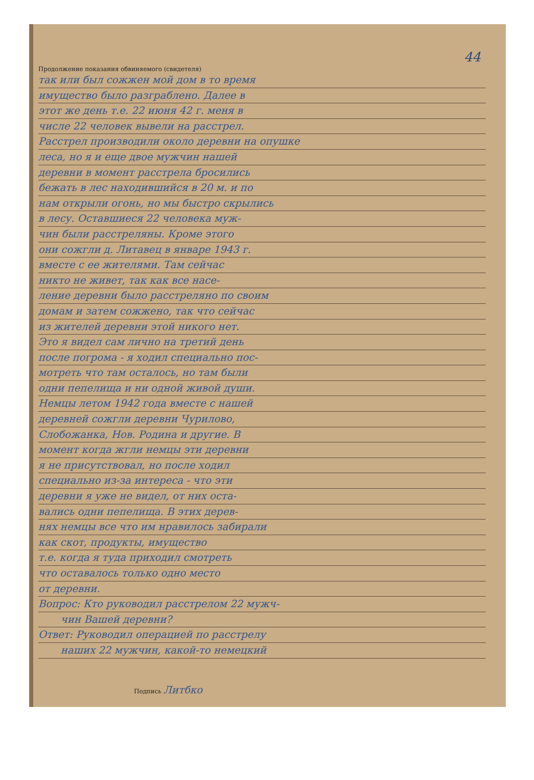44
Продолжение показания обвиняемого (свидетеля)
так или был сожжен мой дом в то время
имущество было разграблено. Далее в
этот же день т.е. 22 июня 42 г. меня в
числе 22 человек вывели на расстрел.
Расстрел производили около деревни на опушке
леса, но я и еще двое мужчин нашей
деревни в момент расстрела бросились
бежать в лес находившийся в 20 м. и по
нам открыли огонь, но мы быстро скрылись
в лесу. Оставшиеся 22 человека муж-
чин были расстреляны. Кроме этого
они сожгли д. Литавец в январе 1943 г.
вместе с ее жителями. Там сейчас
никто не живет, так как все насе-
ление деревни было расстреляно по своим
домам и затем сожжено, так что сейчас
из жителей деревни этой никого нет.
Это я видел сам лично на третий день
после погрома - я ходил специально пос-
мотреть что там осталось, но там были
одни пепелища и ни одной живой души.
Немцы летом 1942 года вместе с нашей
деревней сожгли деревни Чурилово,
Слобожанка, Нов. Родина и другие. В
момент когда жгли немцы эти деревни
я не присутствовал, но после ходил
специально из-за интереса - что эти
деревни я уже не видел, от них оста-
вались одни пепелища. В этих дерев-
нях немцы все что им нравилось забирали
как скот, продукты, имущество
т.е. когда я туда приходил смотреть
что оставалось только одно место
от деревни.
Вопрос: Кто руководил расстрелом 22 мужч-
чин Вашей деревни?
Ответ: Руководил операцией по расстрелу
наших 22 мужчин, какой-то немецкий
Подпись Литбко